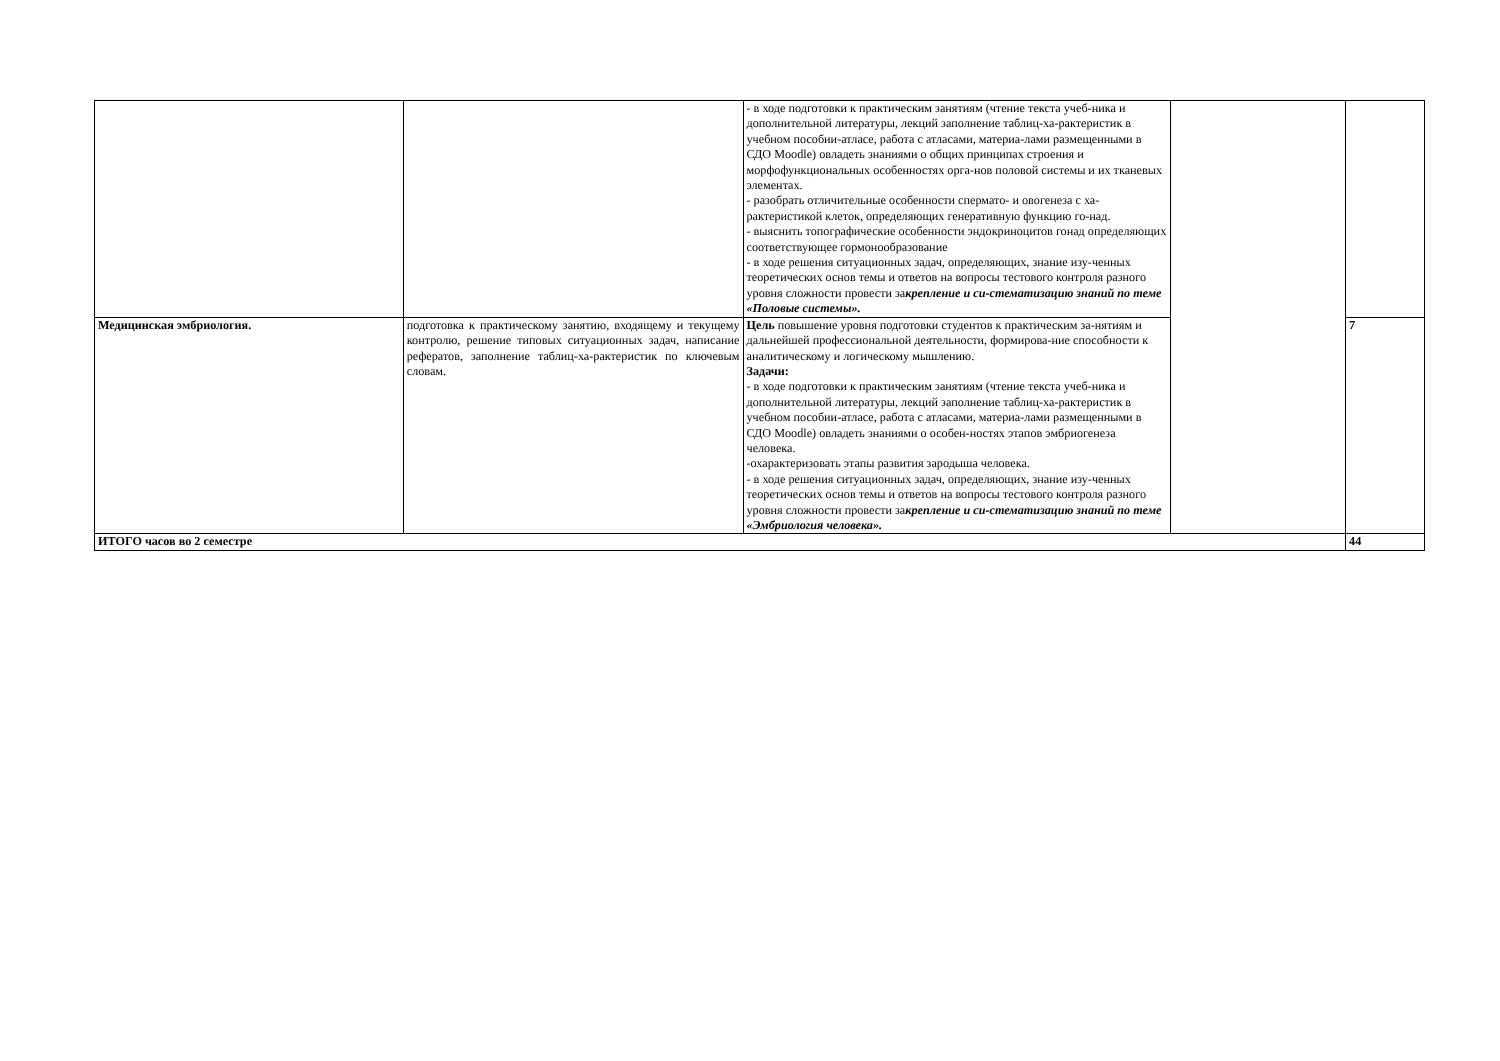| | | - в ходе подготовки к практическим занятиям (чтение текста учеб-ника и дополнительной литературы, лекций заполнение таблиц-ха-рактеристик в учебном пособии-атласе, работа с атласами, материа-лами размещенными в СДО Moodle) овладеть знаниями о общих принципах строения и морфофункциональных особенностях орга-нов половой системы и их тканевых элементах. - разобрать отличительные особенности спермато- и овогенеза с ха-рактеристикой клеток, определяющих генеративную функцию го-над. - выяснить топографические особенности эндокриноцитов гонад определяющих соответствующее гормонообразование - в ходе решения ситуационных задач, определяющих, знание изу-ченных теоретических основ темы и ответов на вопросы тестового контроля разного уровня сложности провести за крепление и си-стематизацию знаний по теме «Половые системы». | | |
| Медицинская эмбриология. | подготовка к практическому занятию, входящему и текущему контролю, решение типовых ситуационных задач, написание рефератов, заполнение таблиц-ха-рактеристик по ключевым словам. | Цель повышение уровня подготовки студентов к практическим за-нятиям и дальнейшей профессиональной деятельности, формирова-ние способности к аналитическому и логическому мышлению. Задачи: - в ходе подготовки к практическим занятиям (чтение текста учеб-ника и дополнительной литературы, лекций заполнение таблиц-ха-рактеристик в учебном пособии-атласе, работа с атласами, материа-лами размещенными в СДО Moodle) овладеть знаниями о особен-ностях этапов эмбриогенеза человека. -охарактеризовать этапы развития зародыша человека. - в ходе решения ситуационных задач, определяющих, знание изу-ченных теоретических основ темы и ответов на вопросы тестового контроля разного уровня сложности провести за крепление и си-стематизацию знаний по теме «Эмбриология человека». | | 7 |
| ИТОГО часов во 2 семестре | | | | 44 |